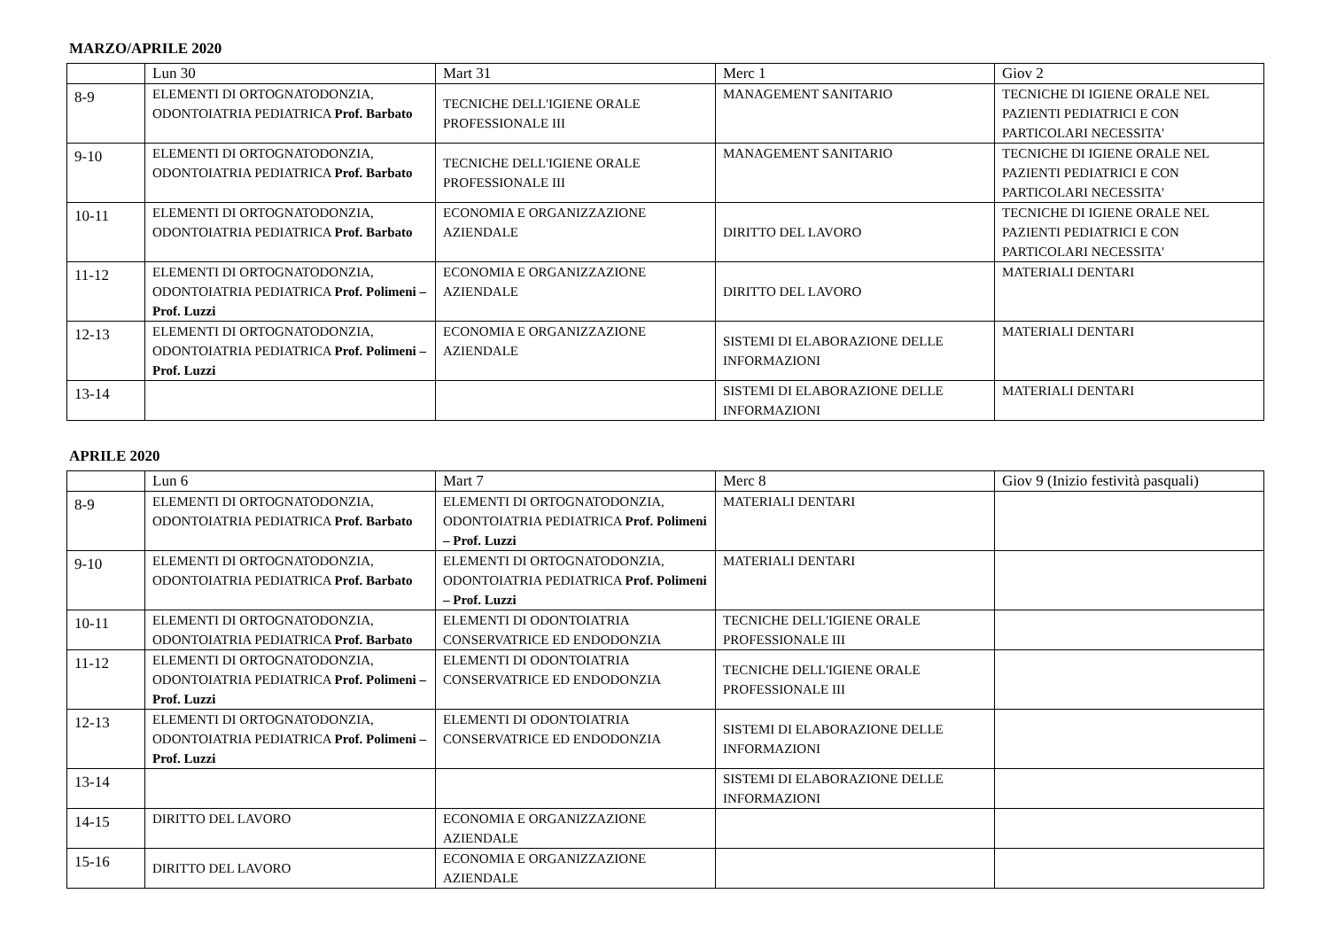MARZO/APRILE 2020
| | Lun 30 | Mart 31 | Merc 1 | Giov 2 |
| --- | --- | --- | --- | --- |
| 8-9 | ELEMENTI DI ORTOGNATODONZIA, ODONTOIATRIA PEDIATRICA Prof. Barbato | TECNICHE DELL'IGIENE ORALE PROFESSIONALE III | MANAGEMENT SANITARIO | TECNICHE DI IGIENE ORALE NEL PAZIENTI PEDIATRICI E CON PARTICOLARI NECESSITA' |
| 9-10 | ELEMENTI DI ORTOGNATODONZIA, ODONTOIATRIA PEDIATRICA Prof. Barbato | TECNICHE DELL'IGIENE ORALE PROFESSIONALE III | MANAGEMENT SANITARIO | TECNICHE DI IGIENE ORALE NEL PAZIENTI PEDIATRICI E CON PARTICOLARI NECESSITA' |
| 10-11 | ELEMENTI DI ORTOGNATODONZIA, ODONTOIATRIA PEDIATRICA Prof. Barbato | ECONOMIA E ORGANIZZAZIONE AZIENDALE | DIRITTO DEL LAVORO | TECNICHE DI IGIENE ORALE NEL PAZIENTI PEDIATRICI E CON PARTICOLARI NECESSITA' |
| 11-12 | ELEMENTI DI ORTOGNATODONZIA, ODONTOIATRIA PEDIATRICA Prof. Polimeni – Prof. Luzzi | ECONOMIA E ORGANIZZAZIONE AZIENDALE | DIRITTO DEL LAVORO | MATERIALI DENTARI |
| 12-13 | ELEMENTI DI ORTOGNATODONZIA, ODONTOIATRIA PEDIATRICA Prof. Polimeni – Prof. Luzzi | ECONOMIA E ORGANIZZAZIONE AZIENDALE | SISTEMI DI ELABORAZIONE DELLE INFORMAZIONI | MATERIALI DENTARI |
| 13-14 | | | SISTEMI DI ELABORAZIONE DELLE INFORMAZIONI | MATERIALI DENTARI |
APRILE 2020
| | Lun 6 | Mart 7 | Merc 8 | Giov 9 (Inizio festività pasquali) |
| --- | --- | --- | --- | --- |
| 8-9 | ELEMENTI DI ORTOGNATODONZIA, ODONTOIATRIA PEDIATRICA Prof. Barbato | ELEMENTI DI ORTOGNATODONZIA, ODONTOIATRIA PEDIATRICA Prof. Polimeni – Prof. Luzzi | MATERIALI DENTARI | |
| 9-10 | ELEMENTI DI ORTOGNATODONZIA, ODONTOIATRIA PEDIATRICA Prof. Barbato | ELEMENTI DI ORTOGNATODONZIA, ODONTOIATRIA PEDIATRICA Prof. Polimeni – Prof. Luzzi | MATERIALI DENTARI | |
| 10-11 | ELEMENTI DI ORTOGNATODONZIA, ODONTOIATRIA PEDIATRICA Prof. Barbato | ELEMENTI DI ODONTOIATRIA CONSERVATRICE ED ENDODONZIA | TECNICHE DELL'IGIENE ORALE PROFESSIONALE III | |
| 11-12 | ELEMENTI DI ORTOGNATODONZIA, ODONTOIATRIA PEDIATRICA Prof. Polimeni – Prof. Luzzi | ELEMENTI DI ODONTOIATRIA CONSERVATRICE ED ENDODONZIA | TECNICHE DELL'IGIENE ORALE PROFESSIONALE III | |
| 12-13 | ELEMENTI DI ORTOGNATODONZIA, ODONTOIATRIA PEDIATRICA Prof. Polimeni – Prof. Luzzi | ELEMENTI DI ODONTOIATRIA CONSERVATRICE ED ENDODONZIA | SISTEMI DI ELABORAZIONE DELLE INFORMAZIONI | |
| 13-14 | | | SISTEMI DI ELABORAZIONE DELLE INFORMAZIONI | |
| 14-15 | DIRITTO DEL LAVORO | ECONOMIA E ORGANIZZAZIONE AZIENDALE | | |
| 15-16 | DIRITTO DEL LAVORO | ECONOMIA E ORGANIZZAZIONE AZIENDALE | | |